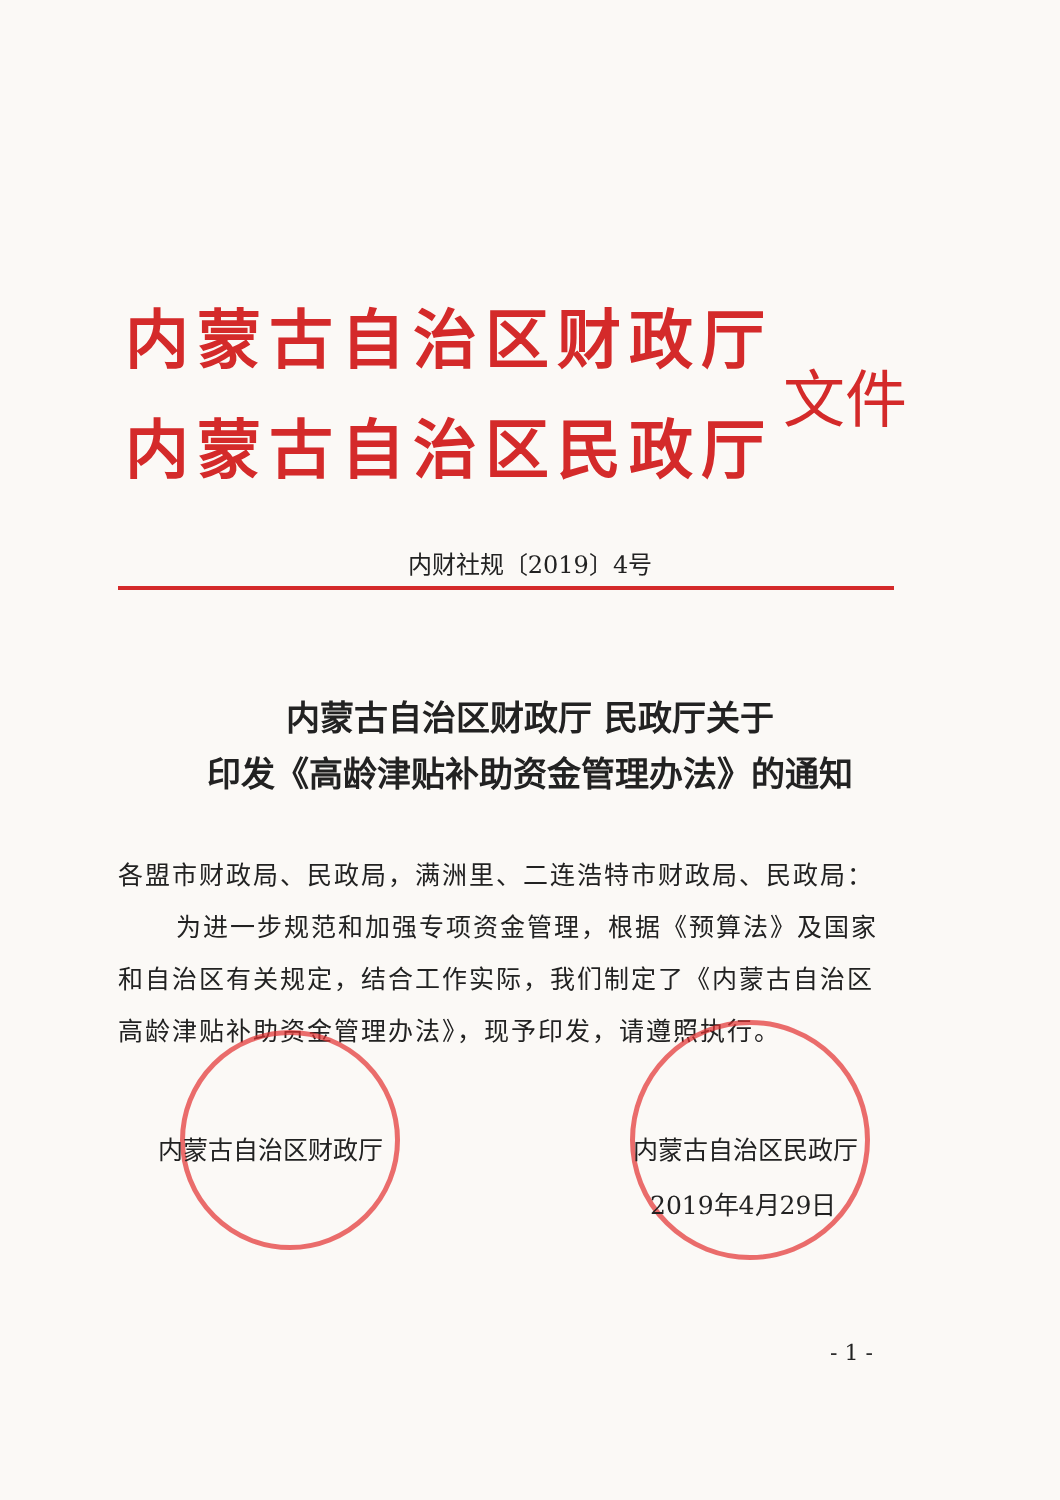内蒙古自治区财政厅
内蒙古自治区民政厅
文件
内财社规〔2019〕4号
内蒙古自治区财政厅 民政厅关于
印发《高龄津贴补助资金管理办法》的通知
各盟市财政局、民政局，满洲里、二连浩特市财政局、民政局：
为进一步规范和加强专项资金管理，根据《预算法》及国家和自治区有关规定，结合工作实际，我们制定了《内蒙古自治区高龄津贴补助资金管理办法》，现予印发，请遵照执行。
内蒙古自治区财政厅 内蒙古自治区民政厅
2019年4月29日
- 1 -